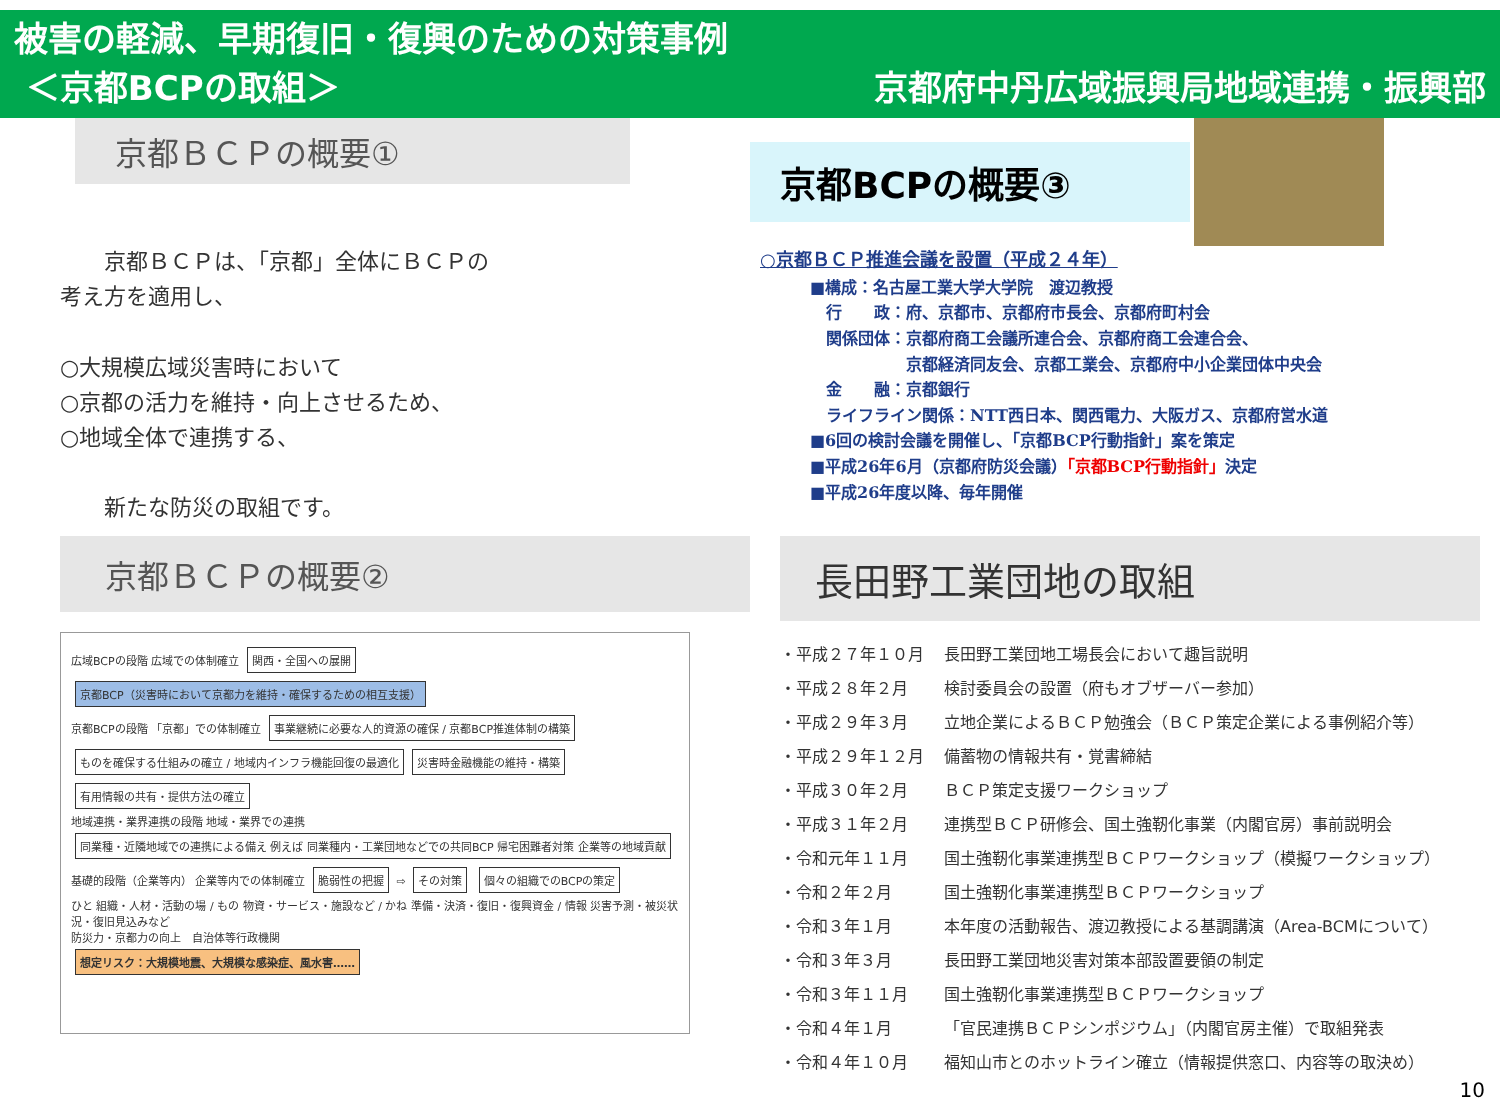被害の軽減、早期復旧・復興のための対策事例
＜京都BCPの取組＞
京都府中丹広域振興局地域連携・振興部
京都ＢＣＰの概要①
　　京都ＢＣＰは、「京都」全体にＢＣＰの
考え方を適用し、
○大規模広域災害時において
○京都の活力を維持・向上させるため、
○地域全体で連携する、
　　新たな防災の取組です。
京都BCPの概要③
○京都ＢＣＰ推進会議を設置（平成２４年）
■構成：名古屋工業大学大学院　渡辺教授
　行　　政：府、京都市、京都府市長会、京都府町村会
　関係団体：京都府商工会議所連合会、京都府商工会連合会、
　　　　　　京都経済同友会、京都工業会、京都府中小企業団体中央会
　金　　融：京都銀行
　ライフライン関係：NTT西日本、関西電力、大阪ガス、京都府営水道
■6回の検討会議を開催し、「京都BCP行動指針」案を策定
■平成26年6月（京都府防災会議）「京都BCP行動指針」決定
■平成26年度以降、毎年開催
京都ＢＣＰの概要②
広域BCPの段階 広域での体制確立 関西・全国への展開
京都BCP（災害時において京都力を維持・確保するための相互支援）
京都BCPの段階 「京都」での体制確立 事業継続に必要な人的資源の確保 / 京都BCP推進体制の構築 ものを確保する仕組みの確立 / 地域内インフラ機能回復の最適化 災害時金融機能の維持・構築 有用情報の共有・提供方法の確立
地域連携・業界連携の段階 地域・業界での連携 同業種・近隣地域での連携による備え 例えば 同業種内・工業団地などでの共同BCP 帰宅困難者対策 企業等の地域貢献
基礎的段階（企業等内） 企業等内での体制確立 脆弱性の把握 ⇨ その対策 個々の組織でのBCPの策定
ひと 組織・人材・活動の場 / もの 物資・サービス・施設など / かね 準備・決済・復旧・復興資金 / 情報 災害予測・被災状況・復旧見込みなど
防災力・京都力の向上　自治体等行政機関
想定リスク：大規模地震、大規模な感染症、風水害……
長田野工業団地の取組
| ・平成２７年１０月 | 長田野工業団地工場長会において趣旨説明 |
| ・平成２８年２月 | 検討委員会の設置（府もオブザーバー参加） |
| ・平成２９年３月 | 立地企業によるＢＣＰ勉強会（ＢＣＰ策定企業による事例紹介等） |
| ・平成２９年１２月 | 備蓄物の情報共有・覚書締結 |
| ・平成３０年２月 | ＢＣＰ策定支援ワークショップ |
| ・平成３１年２月 | 連携型ＢＣＰ研修会、国土強靭化事業（内閣官房）事前説明会 |
| ・令和元年１１月 | 国土強靭化事業連携型ＢＣＰワークショップ（模擬ワークショップ） |
| ・令和２年２月 | 国土強靭化事業連携型ＢＣＰワークショップ |
| ・令和３年１月 | 本年度の活動報告、渡辺教授による基調講演（Area-BCMについて） |
| ・令和３年３月 | 長田野工業団地災害対策本部設置要領の制定 |
| ・令和３年１１月 | 国土強靭化事業連携型ＢＣＰワークショップ |
| ・令和４年１月 | 「官民連携ＢＣＰシンポジウム」（内閣官房主催）で取組発表 |
| ・令和４年１０月 | 福知山市とのホットライン確立（情報提供窓口、内容等の取決め） |
10